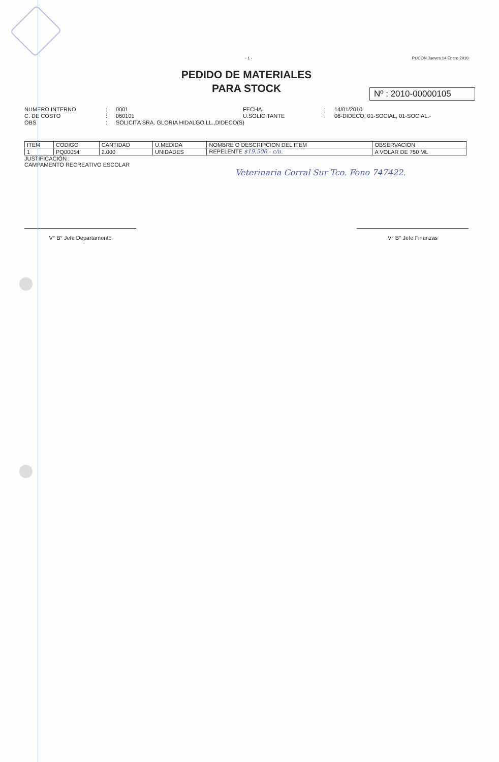- 1 - PUCON,Jueves 14 Enero 2010
PEDIDO DE MATERIALES
PARA STOCK
Nº : 2010-00000105
NUMERO INTERNO: 0001 FECHA: 14/01/2010 C. DE COSTO: 060101 U.SOLICITANTE: 06-DIDECO, 01-SOCIAL, 01-SOCIAL.- OBS: SOLICITA SRA. GLORIA HIDALGO LL.,DIDECO(S)
| ITEM | CODIGO | CANTIDAD | U.MEDIDA | NOMBRE O DESCRIPCION DEL ITEM | OBSERVACION |
| --- | --- | --- | --- | --- | --- |
| 1 | PQ00054 | 2.000 | UNIDADES | REPELENTE $19.500.- c/u. | A VOLAR DE 750 ML |
JUSTIFICACIÓN :
CAMPAMENTO RECREATIVO ESCOLAR
Veterinaria Corral Sur Tco. Fono 747422.
V° B° Jefe Departamento V° B° Jefe Finanzas